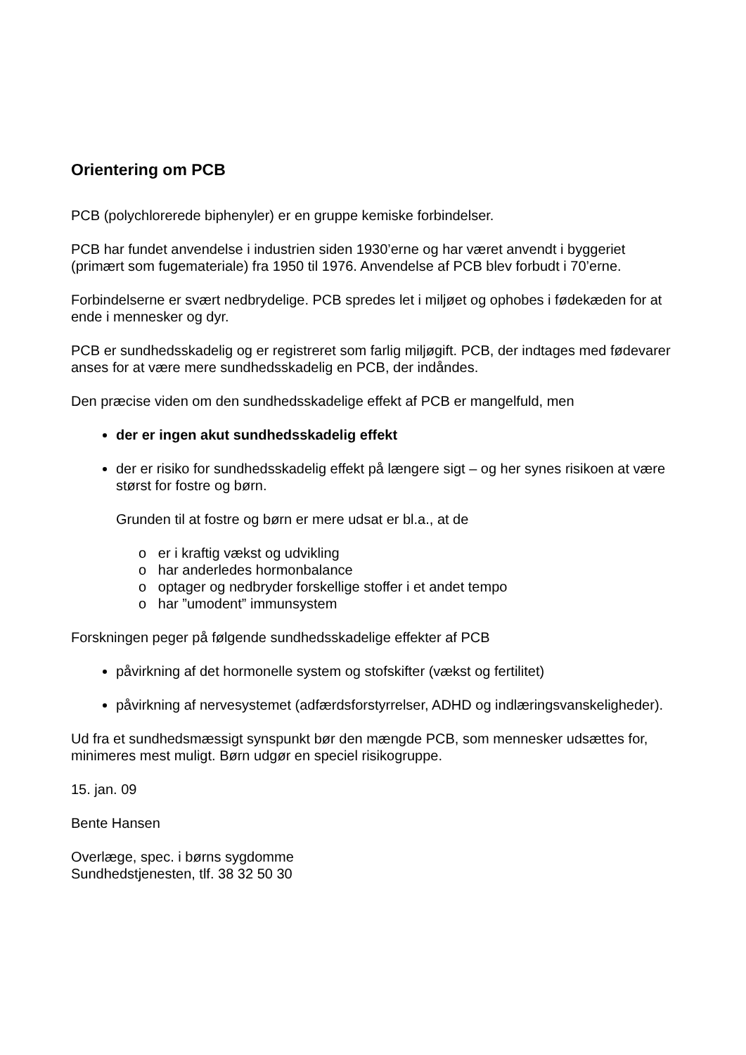Orientering om PCB
PCB (polychlorerede biphenyler) er en gruppe kemiske forbindelser.
PCB har fundet anvendelse i industrien siden 1930’erne og har været anvendt i byggeriet (primært som fugemateriale) fra 1950 til 1976. Anvendelse af PCB blev forbudt i 70’erne.
Forbindelserne er svært nedbrydelige. PCB spredes let i miljøet og ophobes i fødekæden for at ende i mennesker og dyr.
PCB er sundhedsskadelig og er registreret som farlig miljøgift. PCB, der indtages med fødevarer anses for at være mere sundhedsskadelig en PCB, der indåndes.
Den præcise viden om den sundhedsskadelige effekt af PCB er mangelfuld, men
der er ingen akut sundhedsskadelig effekt
der er risiko for sundhedsskadelig effekt på længere sigt – og her synes risikoen at være størst for fostre og børn.
Grunden til at fostre og børn er mere udsat er bl.a., at de
o er i kraftig vækst og udvikling
o har anderledes hormonbalance
o optager og nedbryder forskellige stoffer i et andet tempo
o har ”umodent” immunsystem
Forskningen peger på følgende sundhedsskadelige effekter af PCB
påvirkning af det hormonelle system og stofskifter (vækst og fertilitet)
påvirkning af nervesystemet (adfærdsforstyrrelser, ADHD og indlæringsvanskeligheder).
Ud fra et sundhedsmæssigt synspunkt bør den mængde PCB, som mennesker udsættes for, minimeres mest muligt. Børn udgør en speciel risikogruppe.
15. jan. 09
Bente Hansen
Overlæge, spec. i børns sygdomme
Sundhedstjenesten, tlf. 38 32 50 30